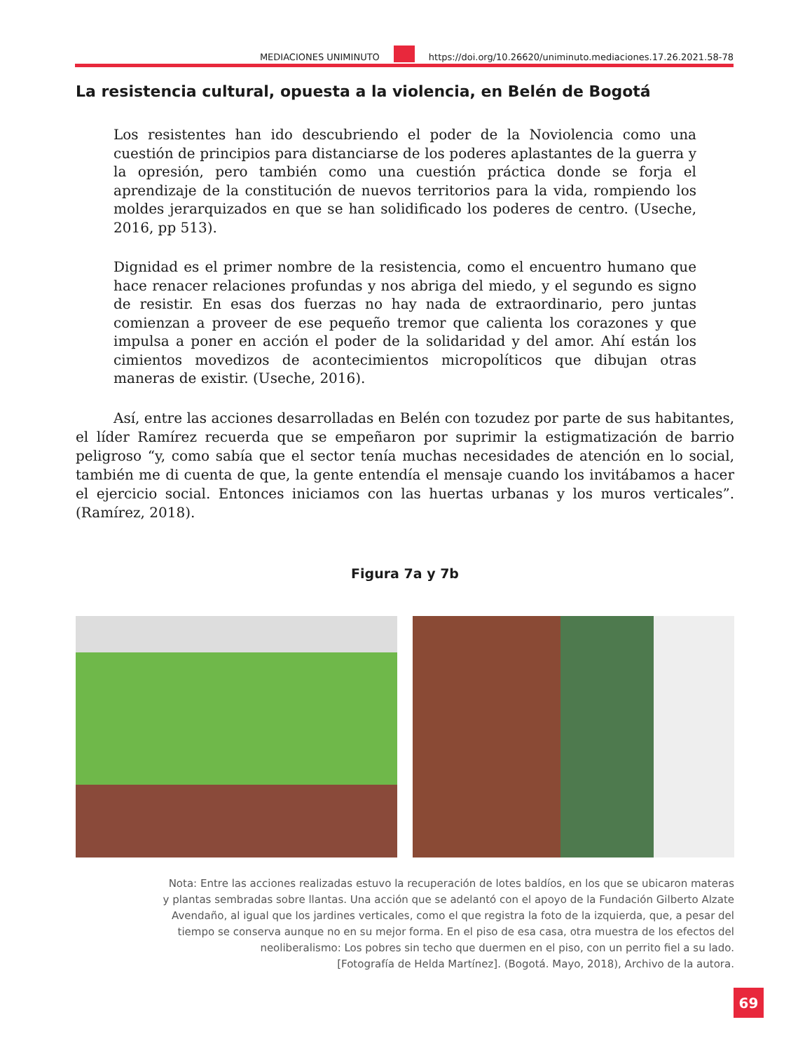MEDIACIONES UNIMINUTO
https://doi.org/10.26620/uniminuto.mediaciones.17.26.2021.58-78
La resistencia cultural, opuesta a la violencia, en Belén de Bogotá
Los resistentes han ido descubriendo el poder de la Noviolencia como una cuestión de principios para distanciarse de los poderes aplastantes de la guerra y la opresión, pero también como una cuestión práctica donde se forja el aprendizaje de la constitución de nuevos territorios para la vida, rompiendo los moldes jerarquizados en que se han solidificado los poderes de centro. (Useche, 2016, pp 513).
Dignidad es el primer nombre de la resistencia, como el encuentro humano que hace renacer relaciones profundas y nos abriga del miedo, y el segundo es signo de resistir. En esas dos fuerzas no hay nada de extraordinario, pero juntas comienzan a proveer de ese pequeño tremor que calienta los corazones y que impulsa a poner en acción el poder de la solidaridad y del amor. Ahí están los cimientos movedizos de acontecimientos micropolíticos que dibujan otras maneras de existir. (Useche, 2016).
Así, entre las acciones desarrolladas en Belén con tozudez por parte de sus habitantes, el líder Ramírez recuerda que se empeñaron por suprimir la estigmatización de barrio peligroso “y, como sabía que el sector tenía muchas necesidades de atención en lo social, también me di cuenta de que, la gente entendía el mensaje cuando los invitábamos a hacer el ejercicio social. Entonces iniciamos con las huertas urbanas y los muros verticales”. (Ramírez, 2018).
Figura 7a y 7b
Nota: Entre las acciones realizadas estuvo la recuperación de lotes baldíos, en los que se ubicaron materas
y plantas sembradas sobre llantas. Una acción que se adelantó con el apoyo de la Fundación Gilberto Alzate
Avendaño, al igual que los jardines verticales, como el que registra la foto de la izquierda, que, a pesar del
tiempo se conserva aunque no en su mejor forma. En el piso de esa casa, otra muestra de los efectos del
neoliberalismo: Los pobres sin techo que duermen en el piso, con un perrito fiel a su lado.
[Fotografía de Helda Martínez]. (Bogotá. Mayo, 2018), Archivo de la autora.
69